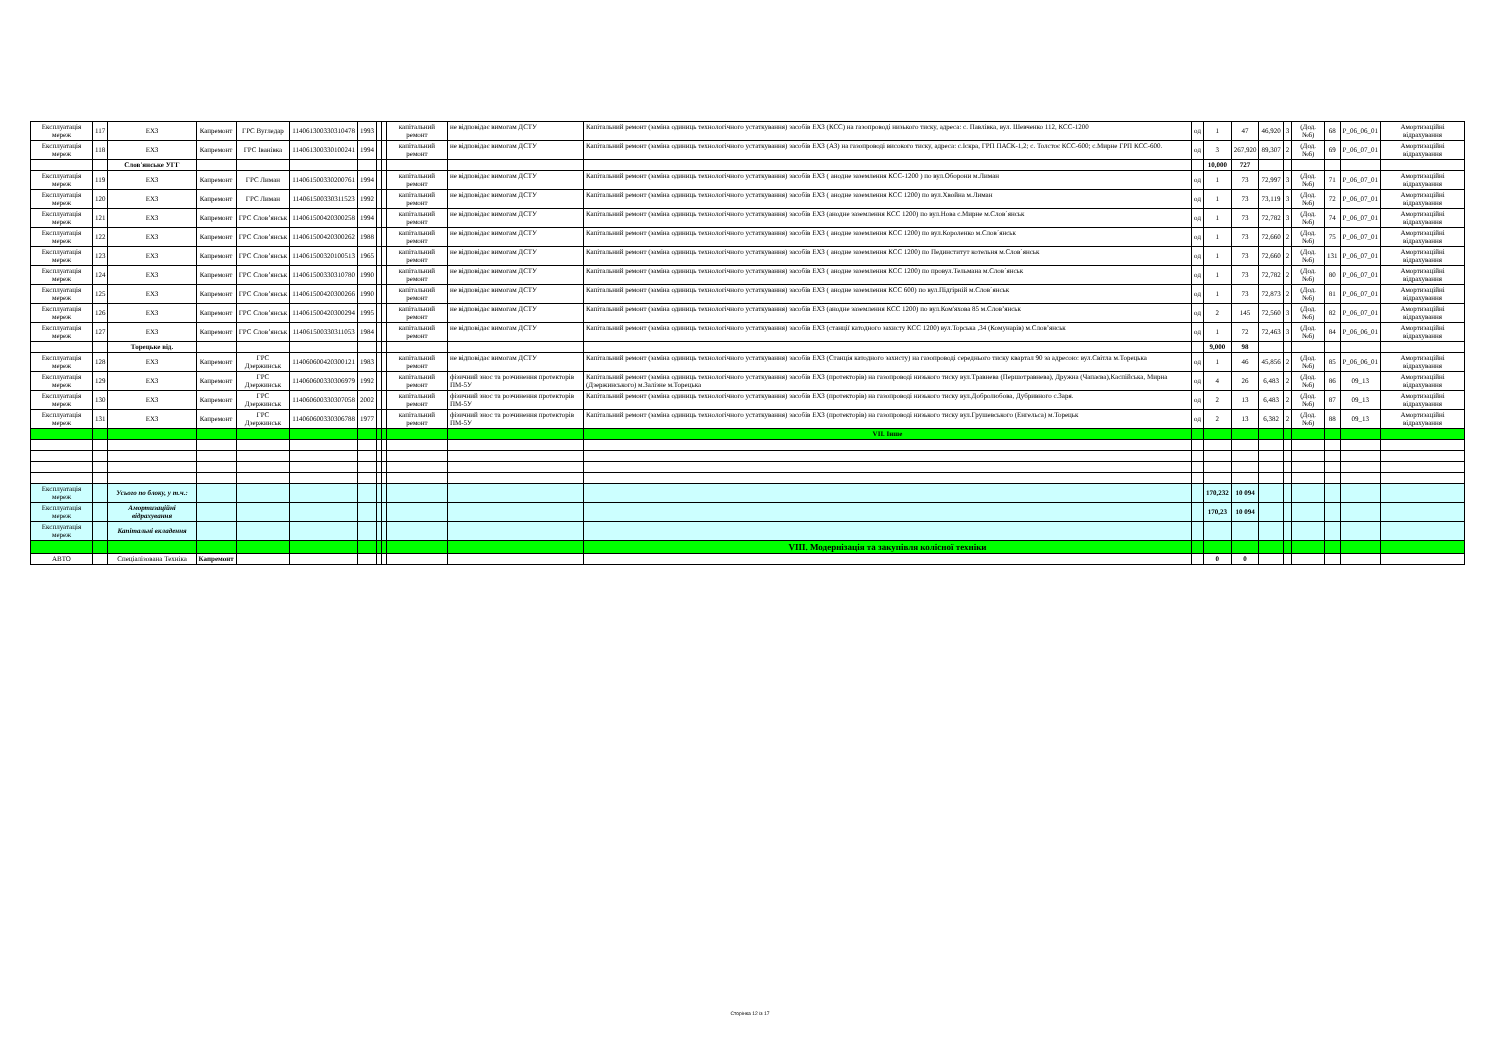| Експлуатація мереж | 117 | ЕХЗ | Капремонт | ГРС Вугледар | 114061300330310478 | 1993 | | | капітальний ремонт | не відповідає вимогам ДСТУ | Капітальний ремонт (заміна одиниць технологічного устаткування) засобів ЕХЗ (КСС) на газопроводі низького тиску, адреса: с. Павлівка, вул. Шевченко 112, КСС-1200 | од | 1 | 47 | 46,920 | 3 | (Дод. №6) | 68 | Р_06_06_01 | Амортизаційні відрахування |
| Експлуатація мереж | 118 | ЕХЗ | Капремонт | ГРС Іванівка | 114061300330100241 | 1994 | | | капітальний ремонт | не відповідає вимогам ДСТУ | Капітальний ремонт (заміна одиниць технологічного устаткування) засобів ЕХЗ (АЗ) на газопроводі високого тиску, адреса: с.Іскра, ГРП ПАСК-1,2; с. Толстоє КСС-600; с.Мирне ГРП КСС-600. | од | 3 | 267,920 | 89,307 | 2 | (Дод. №6) | 69 | Р_06_07_01 | Амортизаційні відрахування |
| | | Слов'янське УГГ | | | | | | | | | | | 10,000 | 727 | | | | | | |
| Експлуатація мереж | 119 | ЕХЗ | Капремонт | ГРС Лиман | 114061500330200761 | 1994 | | | капітальний ремонт | не відповідає вимогам ДСТУ | Капітальний ремонт (заміна одиниць технологічного устаткування) засобів ЕХЗ ( анодне заземлення КСС-1200 ) по вул.Оборони м.Лиман | од | 1 | 73 | 72,997 | 3 | (Дод. №6) | 71 | Р_06_07_01 | Амортизаційні відрахування |
| Експлуатація мереж | 120 | ЕХЗ | Капремонт | ГРС Лиман | 114061500330311523 | 1992 | | | капітальний ремонт | не відповідає вимогам ДСТУ | Капітальний ремонт (заміна одиниць технологічного устаткування) засобів ЕХЗ ( анодне заземлення КСС 1200) по вул.Хвойна м.Лиман | од | 1 | 73 | 73,119 | 3 | (Дод. №6) | 72 | Р_06_07_01 | Амортизаційні відрахування |
| Експлуатація мереж | 121 | ЕХЗ | Капремонт | ГРС Слов’янськ | 114061500420300258 | 1994 | | | капітальний ремонт | не відповідає вимогам ДСТУ | Капітальний ремонт (заміна одиниць технологічного устаткування) засобів ЕХЗ (анодне заземлення КСС 1200) по вул.Нова с.Мирне м.Слов´янськ | од | 1 | 73 | 72,782 | 3 | (Дод. №6) | 74 | Р_06_07_01 | Амортизаційні відрахування |
| Експлуатація мереж | 122 | ЕХЗ | Капремонт | ГРС Слов’янськ | 114061500420300262 | 1988 | | | капітальний ремонт | не відповідає вимогам ДСТУ | Капітальний ремонт (заміна одиниць технологічного устаткування) засобів ЕХЗ ( анодне заземлення КСС 1200) по вул.Короленко м.Слов´янськ | од | 1 | 73 | 72,660 | 2 | (Дод. №6) | 75 | Р_06_07_01 | Амортизаційні відрахування |
| Експлуатація мереж | 123 | ЕХЗ | Капремонт | ГРС Слов’янськ | 114061500320100513 | 1965 | | | капітальний ремонт | не відповідає вимогам ДСТУ | Капітальний ремонт (заміна одиниць технологічного устаткування) засобів ЕХЗ ( анодне заземлення КСС 1200) по Пединститут котельня м.Слов´янськ | од | 1 | 73 | 72,660 | 2 | (Дод. №6) | 131 | Р_06_07_01 | Амортизаційні відрахування |
| Експлуатація мереж | 124 | ЕХЗ | Капремонт | ГРС Слов’янськ | 114061500330310780 | 1990 | | | капітальний ремонт | не відповідає вимогам ДСТУ | Капітальний ремонт (заміна одиниць технологічного устаткування) засобів ЕХЗ ( анодне заземлення КСС 1200) по провул.Тельмана м.Слов´янськ | од | 1 | 73 | 72,782 | 2 | (Дод. №6) | 80 | Р_06_07_01 | Амортизаційні відрахування |
| Експлуатація мереж | 125 | ЕХЗ | Капремонт | ГРС Слов’янськ | 114061500420300266 | 1990 | | | капітальний ремонт | не відповідає вимогам ДСТУ | Капітальний ремонт (заміна одиниць технологічного устаткування) засобів ЕХЗ ( анодне заземлення КСС 600) по вул.Підгірній м.Слов´янськ | од | 1 | 73 | 72,873 | 2 | (Дод. №6) | 81 | Р_06_07_01 | Амортизаційні відрахування |
| Експлуатація мереж | 126 | ЕХЗ | Капремонт | ГРС Слов’янськ | 114061500420300294 | 1995 | | | капітальний ремонт | не відповідає вимогам ДСТУ | Капітальний ремонт (заміна одиниць технологічного устаткування) засобів ЕХЗ (анодне заземлення КСС 1200) по вул.Ком'яхова 85 м.Слов’янськ | од | 2 | 145 | 72,560 | 3 | (Дод. №6) | 82 | Р_06_07_01 | Амортизаційні відрахування |
| Експлуатація мереж | 127 | ЕХЗ | Капремонт | ГРС Слов’янськ | 114061500330311053 | 1984 | | | капітальний ремонт | не відповідає вимогам ДСТУ | Капітальний ремонт (заміна одиниць технологічного устаткування) засобів ЕХЗ (станції катодного захисту КСС 1200) вул.Торська ,34 (Комунарів) м.Слов’янськ | од | 1 | 72 | 72,463 | 3 | (Дод. №6) | 84 | Р_06_06_01 | Амортизаційні відрахування |
| | | Торецьке від. | | | | | | | | | | | 9,000 | 98 | | | | | | |
| Експлуатація мереж | 128 | ЕХЗ | Капремонт | ГРС Дзержинськ | 114060600420300121 | 1983 | | | капітальний ремонт | не відповідає вимогам ДСТУ | Капітальний ремонт (заміна одиниць технологічного устаткування) засобів ЕХЗ (Станція катодного захисту) на газопроводі середнього тиску квартал 90 за адресою: вул.Світла м.Торецька | од | 1 | 46 | 45,856 | 2 | (Дод. №6) | 85 | Р_06_06_01 | Амортизаційні відрахування |
| Експлуатація мереж | 129 | ЕХЗ | Капремонт | ГРС Дзержинськ | 114060600330306979 | 1992 | | | капітальний ремонт | фізичний знос та розчинення протекторів ПМ-5У | Капітальний ремонт (заміна одиниць технологічного устаткування) засобів ЕХЗ (протекторів) на газопроводі низького тиску вул.Травнева (Першотравнева), Дружна (Чапаєва),Каспійська, Мирна (Дзержинського) м.Залізне м.Торецька | од | 4 | 26 | 6,483 | 2 | (Дод. №6) | 86 | 09_13 | Амортизаційні відрахування |
| Експлуатація мереж | 130 | ЕХЗ | Капремонт | ГРС Дзержинськ | 114060600330307058 | 2002 | | | капітальний ремонт | фізичний знос та розчинення протекторів ПМ-5У | Капітальний ремонт (заміна одиниць технологічного устаткування) засобів ЕХЗ (протекторів) на газопроводі низького тиску вул.Добролюбова, Дубривного с.Заря. | од | 2 | 13 | 6,483 | 2 | (Дод. №6) | 87 | 09_13 | Амортизаційні відрахування |
| Експлуатація мереж | 131 | ЕХЗ | Капремонт | ГРС Дзержинськ | 114060600330306788 | 1977 | | | капітальний ремонт | фізичний знос та розчинення протекторів ПМ-5У | Капітальний ремонт (заміна одиниць технологічного устаткування) засобів ЕХЗ (протекторів) на газопроводі низького тиску вул.Грушевського (Енгельса) м.Торецьк | од | 2 | 13 | 6,382 | 2 | (Дод. №6) | 88 | 09_13 | Амортизаційні відрахування |
| | | | | | | | | | | | VII. Інше | | | | | | | | | |
| Експлуатація мереж | | Усього по блоку, у т.ч.: | | | | | | | | | | | 170,232 | 10 094 | | | | | | |
| Експлуатація мереж | | Амортизаційні відрахування | | | | | | | | | | | 170,23 | 10 094 | | | | | | |
| Експлуатація мереж | | Капітальні вкладення | | | | | | | | | | | | | | | | | | |
| | | | | | | | | | | | VIII. Модернізація та закупівля колісної техніки | | | | | | | | | |
| АВТО | | Спеціалізована Техніка | Капремонт | | | | | | | | | | 0 | 0 | | | | | | |
Сторінка 12 із 17